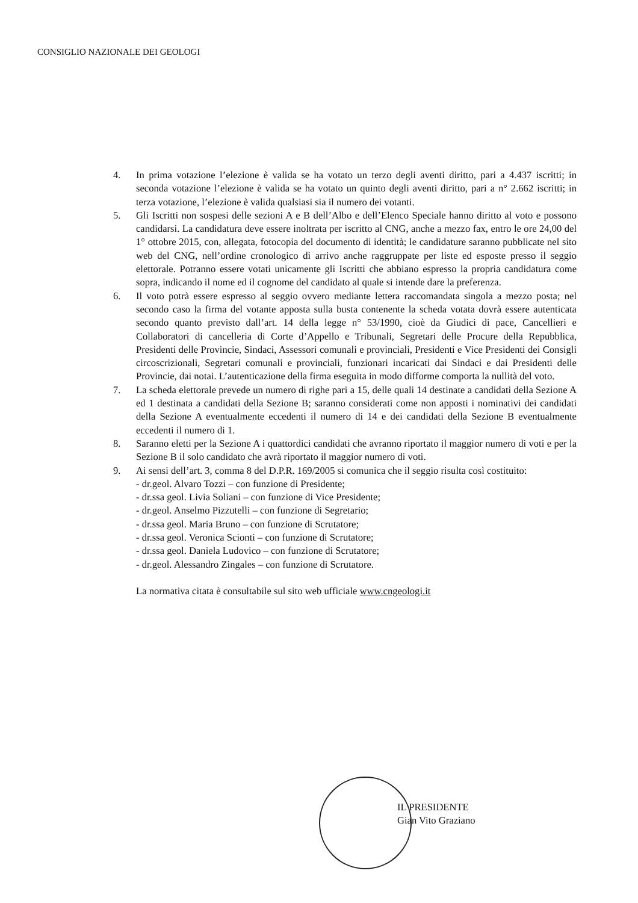CONSIGLIO NAZIONALE DEI GEOLOGI
4. In prima votazione l’elezione è valida se ha votato un terzo degli aventi diritto, pari a 4.437 iscritti; in seconda votazione l’elezione è valida se ha votato un quinto degli aventi diritto, pari a n° 2.662 iscritti; in terza votazione, l’elezione è valida qualsiasi sia il numero dei votanti.
5. Gli Iscritti non sospesi delle sezioni A e B dell’Albo e dell’Elenco Speciale hanno diritto al voto e possono candidarsi. La candidatura deve essere inoltrata per iscritto al CNG, anche a mezzo fax, entro le ore 24,00 del 1° ottobre 2015, con, allegata, fotocopia del documento di identità; le candidature saranno pubblicate nel sito web del CNG, nell’ordine cronologico di arrivo anche raggruppate per liste ed esposte presso il seggio elettorale. Potranno essere votati unicamente gli Iscritti che abbiano espresso la propria candidatura come sopra, indicando il nome ed il cognome del candidato al quale si intende dare la preferenza.
6. Il voto potrà essere espresso al seggio ovvero mediante lettera raccomandata singola a mezzo posta; nel secondo caso la firma del votante apposta sulla busta contenente la scheda votata dovrà essere autenticata secondo quanto previsto dall’art. 14 della legge n° 53/1990, cioè da Giudici di pace, Cancellieri e Collaboratori di cancelleria di Corte d’Appello e Tribunali, Segretari delle Procure della Repubblica, Presidenti delle Provincie, Sindaci, Assessori comunali e provinciali, Presidenti e Vice Presidenti dei Consigli circoscrizionali, Segretari comunali e provinciali, funzionari incaricati dai Sindaci e dai Presidenti delle Provincie, dai notai. L’autenticazione della firma eseguita in modo difforme comporta la nullità del voto.
7. La scheda elettorale prevede un numero di righe pari a 15, delle quali 14 destinate a candidati della Sezione A ed 1 destinata a candidati della Sezione B; saranno considerati come non apposti i nominativi dei candidati della Sezione A eventualmente eccedenti il numero di 14 e dei candidati della Sezione B eventualmente eccedenti il numero di 1.
8. Saranno eletti per la Sezione A i quattordici candidati che avranno riportato il maggior numero di voti e per la Sezione B il solo candidato che avrà riportato il maggior numero di voti.
9. Ai sensi dell’art. 3, comma 8 del D.P.R. 169/2005 si comunica che il seggio risulta così costituito:
- dr.geol. Alvaro Tozzi – con funzione di Presidente;
- dr.ssa geol. Livia Soliani – con funzione di Vice Presidente;
- dr.geol. Anselmo Pizzutelli – con funzione di Segretario;
- dr.ssa geol. Maria Bruno – con funzione di Scrutatore;
- dr.ssa geol. Veronica Scionti – con funzione di Scrutatore;
- dr.ssa geol. Daniela Ludovico – con funzione di Scrutatore;
- dr.geol. Alessandro Zingales – con funzione di Scrutatore.
La normativa citata è consultabile sul sito web ufficiale www.cngeologi.it
IL PRESIDENTE
Gian Vito Graziano